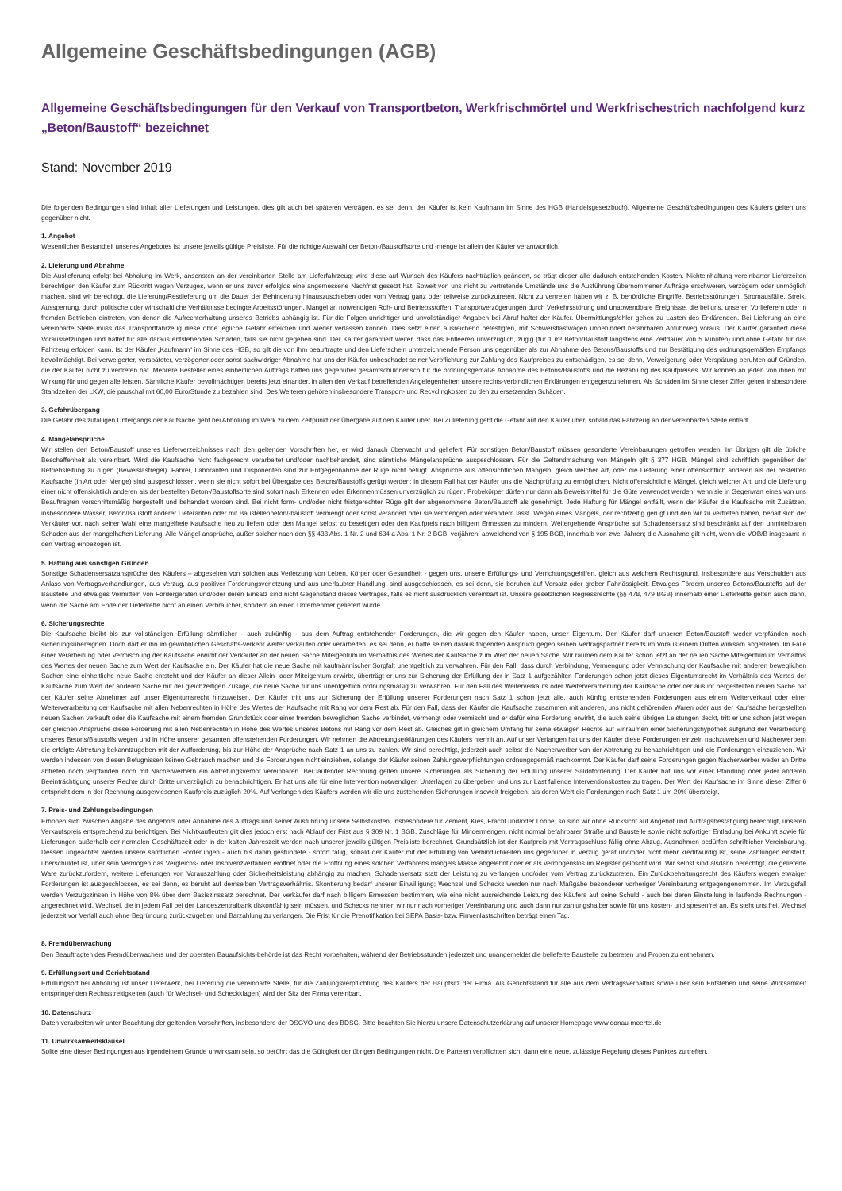Allgemeine Geschäftsbedingungen (AGB)
Allgemeine Geschäftsbedingungen für den Verkauf von Transportbeton, Werkfrischmörtel und Werkfrischestrich nachfolgend kurz „Beton/Baustoff“ bezeichnet
Stand: November 2019
Die folgenden Bedingungen sind Inhalt aller Lieferungen und Leistungen, dies gilt auch bei späteren Verträgen, es sei denn, der Käufer ist kein Kaufmann im Sinne des HGB (Handelsgesetzbuch). Allgemeine Geschäftsbedingungen des Käufers gelten uns gegenüber nicht.
1. Angebot
Wesentlicher Bestandteil unseres Angebotes ist unsere jeweils gültige Preisliste. Für die richtige Auswahl der Beton-/Baustoffsorte und -menge ist allein der Käufer verantwortlich.
2. Lieferung und Abnahme
Die Auslieferung erfolgt bei Abholung im Werk, ansonsten an der vereinbarten Stelle am Lieferfahrzeug; wird diese auf Wunsch des Käufers nachträglich geändert, so trägt dieser alle dadurch entstehenden Kosten. Nichteinhaltung vereinbarter Lieferzeiten berechtigen den Käufer zum Rücktritt wegen Verzuges, wenn er uns zuvor erfolglos eine angemessene Nachfrist gesetzt hat. Soweit von uns nicht zu vertretende Umstände uns die Ausführung übernommener Aufträge erschweren, verzögern oder unmöglich machen, sind wir berechtigt, die Lieferung/Restlieferung um die Dauer der Behinderung hinauszuschieben oder vom Vertrag ganz oder teilweise zurückzutreten. Nicht zu vertreten haben wir z. B. behördliche Eingriffe, Betriebsstörungen, Stromausfälle, Streik, Aussperrung, durch politische oder wirtschaftliche Verhältnisse bedingte Arbeitsstörungen, Mangel an notwendigen Roh- und Betriebsstoffen, Transportverzögerungen durch Verkehrsstörung und unabwendbare Ereignisse, die bei uns, unseren Vorlieferern oder in fremden Betrieben eintreten, von denen die Aufrechterhaltung unseres Betriebs abhängig ist. Für die Folgen unrichtiger und unvollständiger Angaben bei Abruf haftet der Käufer. Übermittlungsfehler gehen zu Lasten des Erklärenden. Bei Lieferung an eine vereinbarte Stelle muss das Transportfahrzeug diese ohne jegliche Gefahr erreichen und wieder verlassen können. Dies setzt einen ausreichend befestigten, mit Schwerstlastwagen unbehindert befahrbaren Anfuhrweg voraus. Der Käufer garantiert diese Voraussetzungen und haftet für alle daraus entstehenden Schäden, falls sie nicht gegeben sind. Der Käufer garantiert weiter, dass das Entleeren unverzüglich, zügig (für 1 m³ Beton/Baustoff längstens eine Zeitdauer von 5 Minuten) und ohne Gefahr für das Fahrzeug erfolgen kann. Ist der Käufer „Kaufmann“ im Sinne des HGB, so gilt die von ihm beauftragte und den Lieferschein unterzeichnende Person uns gegenüber als zur Abnahme des Betons/Baustoffs und zur Bestätigung des ordnungsgemäßen Empfangs bevollmächtigt. Bei verweigerter, verspäteter, verzögerter oder sonst sachwidriger Abnahme hat uns der Käufer unbeschadet seiner Verpflichtung zur Zahlung des Kaufpreises zu entschädigen, es sei denn, Verweigerung oder Verspätung beruhten auf Gründen, die der Käufer nicht zu vertreten hat. Mehrere Besteller eines einheitlichen Auftrags haften uns gegenüber gesamtschuldnerisch für die ordnungsgemäße Abnahme des Betons/Baustoffs und die Bezahlung des Kaufpreises. Wir können an jeden von ihnen mit Wirkung für und gegen alle leisten. Sämtliche Käufer bevollmächtigen bereits jetzt einander, in allen den Verkauf betreffenden Angelegenheiten unsere rechts-verbindlichen Erklärungen entgegenzunehmen. Als Schäden im Sinne dieser Ziffer gelten insbesondere Standzeiten der LKW, die pauschal mit 60,00 Euro/Stunde zu bezahlen sind. Des Weiteren gehören insbesondere Transport- und Recyclingkosten zu den zu ersetzenden Schäden.
3. Gefahrübergang
Die Gefahr des zufälligen Untergangs der Kaufsache geht bei Abholung im Werk zu dem Zeitpunkt der Übergabe auf den Käufer über. Bei Zulieferung geht die Gefahr auf den Käufer über, sobald das Fahrzeug an der vereinbarten Stelle entlädt.
4. Mängelansprüche
Wir stellen den Beton/Baustoff unseres Lieferverzeichnisses nach den geltenden Vorschriften her, er wird danach überwacht und geliefert. Für sonstigen Beton/Baustoff müssen gesonderte Vereinbarungen getroffen werden. Im Übrigen gilt die übliche Beschaffenheit als vereinbart. Wird die Kaufsache nicht fachgerecht verarbeitet und/oder nachbehandelt, sind sämtliche Mängelansprüche ausgeschlossen. Für die Geltendmachung von Mängeln gilt § 377 HGB. Mängel sind schriftlich gegenüber der Betriebsleitung zu rügen (Beweislastregel). Fahrer, Laboranten und Disponenten sind zur Entgegennahme der Rüge nicht befugt. Ansprüche aus offensichtlichen Mängeln, gleich welcher Art, oder die Lieferung einer offensichtlich anderen als der bestellten Kaufsache (in Art oder Menge) sind ausgeschlossen, wenn sie nicht sofort bei Übergabe des Betons/Baustoffs gerügt werden; in diesem Fall hat der Käufer uns die Nachprüfung zu ermöglichen. Nicht offensichtliche Mängel, gleich welcher Art, und die Lieferung einer nicht offensichtlich anderen als der bestellten Beton-/Baustoffsorte sind sofort nach Erkennen oder Erkennenmüssen unverzüglich zu rügen. Probekörper dürfen nur dann als Beweismittel für die Güte verwendet werden, wenn sie in Gegenwart eines von uns Beauftragten vorschriftsmäßig hergestellt und behandelt worden sind. Bei nicht form- und/oder nicht fristgerechter Rüge gilt der abgenommene Beton/Baustoff als genehmigt. Jede Haftung für Mängel entfällt, wenn der Käufer die Kaufsache mit Zusätzen, insbesondere Wasser, Beton/Baustoff anderer Lieferanten oder mit Baustellenbeton/-baustoff vermengt oder sonst verändert oder sie vermengen oder verändern lässt. Wegen eines Mangels, der rechtzeitig gerügt und den wir zu vertreten haben, behält sich der Verkäufer vor, nach seiner Wahl eine mangelfreie Kaufsache neu zu liefern oder den Mangel selbst zu beseitigen oder den Kaufpreis nach billigem Ermessen zu mindern. Weitergehende Ansprüche auf Schadensersatz sind beschränkt auf den unmittelbaren Schaden aus der mangelhaften Lieferung. Alle Mängel-ansprüche, außer solcher nach den §§ 438 Abs. 1 Nr. 2 und 634 a Abs. 1 Nr. 2 BGB, verjähren, abweichend von § 195 BGB, innerhalb von zwei Jahren; die Ausnahme gilt nicht, wenn die VOB/B insgesamt in den Vertrag einbezogen ist.
5. Haftung aus sonstigen Gründen
Sonstige Schadensersatzansprüche des Käufers – abgesehen von solchen aus Verletzung von Leben, Körper oder Gesundheit - gegen uns, unsere Erfüllungs- und Verrichtungsgehilfen, gleich aus welchem Rechtsgrund, insbesondere aus Verschulden aus Anlass von Vertragsverhandlungen, aus Verzug, aus positiver Forderungsverletzung und aus unerlaubter Handlung, sind ausgeschlossen, es sei denn, sie beruhen auf Vorsatz oder grober Fahrlässigkeit. Etwaiges Fördern unseres Betons/Baustoffs auf der Baustelle und etwaiges Vermitteln von Fördergeräten und/oder deren Einsatz sind nicht Gegenstand dieses Vertrages, falls es nicht ausdrücklich vereinbart ist. Unsere gesetzlichen Regressrechte (§§ 478, 479 BGB) innerhalb einer Lieferkette gelten auch dann, wenn die Sache am Ende der Lieferkette nicht an einen Verbraucher, sondern an einen Unternehmer geliefert wurde.
6. Sicherungsrechte
Die Kaufsache bleibt bis zur vollständigen Erfüllung sämtlicher - auch zukünftig - aus dem Auftrag entstehender Forderungen, die wir gegen den Käufer haben, unser Eigentum. Der Käufer darf unseren Beton/Baustoff weder verpfänden noch sicherungsübereignen. Doch darf er ihn im gewöhnlichen Geschäfts-verkehr weiter verkaufen oder verarbeiten, es sei denn, er hätte seinen daraus folgenden Anspruch gegen seinen Vertragspartner bereits im Voraus einem Dritten wirksam abgetreten. Im Falle einer Verarbeitung oder Vermischung der Kaufsache erwirbt der Verkäufer an der neuen Sache Miteigentum im Verhältnis des Wertes der Kaufsache zum Wert der neuen Sache. Wir räumen dem Käufer schon jetzt an der neuen Sache Miteigentum im Verhältnis des Wertes der neuen Sache zum Wert der Kaufsache ein. Der Käufer hat die neue Sache mit kaufmännischer Sorgfalt unentgeltlich zu verwahren. Für den Fall, dass durch Verbindung, Vermengung oder Vermischung der Kaufsache mit anderen beweglichen Sachen eine einheitliche neue Sache entsteht und der Käufer an dieser Allein- oder Miteigentum erwirbt, überträgt er uns zur Sicherung der Erfüllung der in Satz 1 aufgezählten Forderungen schon jetzt dieses Eigentumsrecht im Verhältnis des Wertes der Kaufsache zum Wert der anderen Sache mit der gleichzeitigen Zusage, die neue Sache für uns unentgeltlich ordnungsmäßig zu verwahren. Für den Fall des Weiterverkaufs oder Weiterverarbeitung der Kaufsache oder der aus ihr hergestellten neuen Sache hat der Käufer seine Abnehmer auf unser Eigentumsrecht hinzuweisen. Der Käufer tritt uns zur Sicherung der Erfüllung unserer Forderungen nach Satz 1 schon jetzt alle, auch künftig entstehenden Forderungen aus einem Weiterverkauf oder einer Weiterverarbeitung der Kaufsache mit allen Nebenrechten in Höhe des Wertes der Kaufsache mit Rang vor dem Rest ab. Für den Fall, dass der Käufer die Kaufsache zusammen mit anderen, uns nicht gehörenden Waren oder aus der Kaufsache hergestellten neuen Sachen verkauft oder die Kaufsache mit einem fremden Grundstück oder einer fremden beweglichen Sache verbindet, vermengt oder vermischt und er dafür eine Forderung erwirbt, die auch seine übrigen Leistungen deckt, tritt er uns schon jetzt wegen der gleichen Ansprüche diese Forderung mit allen Nebenrechten in Höhe des Wertes unseres Betons mit Rang vor dem Rest ab. Gleiches gilt in gleichem Umfang für seine etwaigen Rechte auf Einräumen einer Sicherungshypothek aufgrund der Verarbeitung unseres Betons/Baustoffs wegen und in Höhe unserer gesamten offenstehenden Forderungen. Wir nehmen die Abtretungserklärungen des Käufers hiermit an. Auf unser Verlangen hat uns der Käufer diese Forderungen einzeln nachzuweisen und Nacherwerbern die erfolgte Abtretung bekanntzugeben mit der Aufforderung, bis zur Höhe der Ansprüche nach Satz 1 an uns zu zahlen. Wir sind berechtigt, jederzeit auch selbst die Nacherwerber von der Abtretung zu benachrichtigen und die Forderungen einzuziehen. Wir werden indessen von diesen Befugnissen keinen Gebrauch machen und die Forderungen nicht einziehen, solange der Käufer seinen Zahlungsverpflichtungen ordnungsgemäß nachkommt. Der Käufer darf seine Forderungen gegen Nacherwerber weder an Dritte abtreten noch verpfänden noch mit Nacherwerbern ein Abtretungsverbot vereinbaren. Bei laufender Rechnung gelten unsere Sicherungen als Sicherung der Erfüllung unserer Saldoforderung. Der Käufer hat uns vor einer Pfändung oder jeder anderen Beeinträchtigung unserer Rechte durch Dritte unverzüglich zu benachrichtigen. Er hat uns alle für eine Intervention notwendigen Unterlagen zu übergeben und uns zur Last fallende Interventionskosten zu tragen. Der Wert der Kaufsache im Sinne dieser Ziffer 6 entspricht dem in der Rechnung ausgewiesenen Kaufpreis zuzüglich 20%. Auf Verlangen des Käufers werden wir die uns zustehenden Sicherungen insoweit freigeben, als deren Wert die Forderungen nach Satz 1 um 20% übersteigt.
7. Preis- und Zahlungsbedingungen
Erhöhen sich zwischen Abgabe des Angebots oder Annahme des Auftrags und seiner Ausführung unsere Selbstkosten, insbesondere für Zement, Kies, Fracht und/oder Löhne, so sind wir ohne Rücksicht auf Angebot und Auftragsbestätigung berechtigt, unseren Verkaufspreis entsprechend zu berichtigen. Bei Nichtkaufleuten gilt dies jedoch erst nach Ablauf der Frist aus § 309 Nr. 1 BGB. Zuschläge für Mindermengen, nicht normal befahrbarer Straße und Baustelle sowie nicht sofortiger Entladung bei Ankunft sowie für Lieferungen außerhalb der normalen Geschäftszeit oder in der kalten Jahreszeit werden nach unserer jeweils gültigen Preisliste berechnet. Grundsätzlich ist der Kaufpreis mit Vertragsschluss fällig ohne Abzug. Ausnahmen bedürfen schriftlicher Vereinbarung. Dessen ungeachtet werden unsere sämtlichen Forderungen - auch bis dahin gestundete - sofort fällig, sobald der Käufer mit der Erfüllung von Verbindlichkeiten uns gegenüber in Verzug gerät und/oder nicht mehr kreditwürdig ist, seine Zahlungen einstellt, überschuldet ist, über sein Vermögen das Vergleichs- oder Insolvenzverfahren eröffnet oder die Eröffnung eines solchen Verfahrens mangels Masse abgelehnt oder er als vermögenslos im Register gelöscht wird. Wir selbst sind alsdann berechtigt, die gelieferte Ware zurückzufordern, weitere Lieferungen von Vorauszahlung oder Sicherheitsleistung abhängig zu machen, Schadensersatz statt der Leistung zu verlangen und/oder vom Vertrag zurückzutreten. Ein Zurückbehaltungsrecht des Käufers wegen etwaiger Forderungen ist ausgeschlossen, es sei denn, es beruht auf demselben Vertragsverhältnis. Skontierung bedarf unserer Einwilligung; Wechsel und Schecks werden nur nach Maßgabe besonderer vorheriger Vereinbarung entgegengenommen. Im Verzugsfall werden Verzugszinsen in Höhe von 8% über dem Basiszinssatz berechnet. Der Verkäufer darf nach billigem Ermessen bestimmen, wie eine nicht ausreichende Leistung des Käufers auf seine Schuld - auch bei deren Einstellung in laufende Rechnungen - angerechnet wird. Wechsel, die in jedem Fall bei der Landeszentralbank diskontfähig sein müssen, und Schecks nehmen wir nur nach vorheriger Vereinbarung und auch dann nur zahlungshalber sowie für uns kosten- und spesenfrei an. Es steht uns frei, Wechsel jederzeit vor Verfall auch ohne Begründung zurückzugeben und Barzahlung zu verlangen. Die Frist für die Prenotifikation bei SEPA Basis- bzw. Firmenlastschriften beträgt einen Tag.
8. Fremdüberwachung
Den Beauftragten des Fremdüberwachers und der obersten Bauaufsichts-behörde ist das Recht vorbehalten, während der Betriebsstunden jederzeit und unangemeldet die belieferte Baustelle zu betreten und Proben zu entnehmen.
9. Erfüllungsort und Gerichtsstand
Erfüllungsort bei Abholung ist unser Lieferwerk, bei Lieferung die vereinbarte Stelle, für die Zahlungsverpflichtung des Käufers der Hauptsitz der Firma. Als Gerichtsstand für alle aus dem Vertragsverhältnis sowie über sein Entstehen und seine Wirksamkeit entspringenden Rechtsstreitigkeiten (auch für Wechsel- und Scheckklagen) wird der Sitz der Firma vereinbart.
10. Datenschutz
Daten verarbeiten wir unter Beachtung der geltenden Vorschriften, insbesondere der DSGVO und des BDSG. Bitte beachten Sie hierzu unsere Datenschutzerklärung auf unserer Homepage www.donau-moertel.de
11. Unwirksamkeitsklausel
Sollte eine dieser Bedingungen aus irgendeinem Grunde unwirksam sein, so berührt das die Gültigkeit der übrigen Bedingungen nicht. Die Parteien verpflichten sich, dann eine neue, zulässige Regelung dieses Punktes zu treffen.